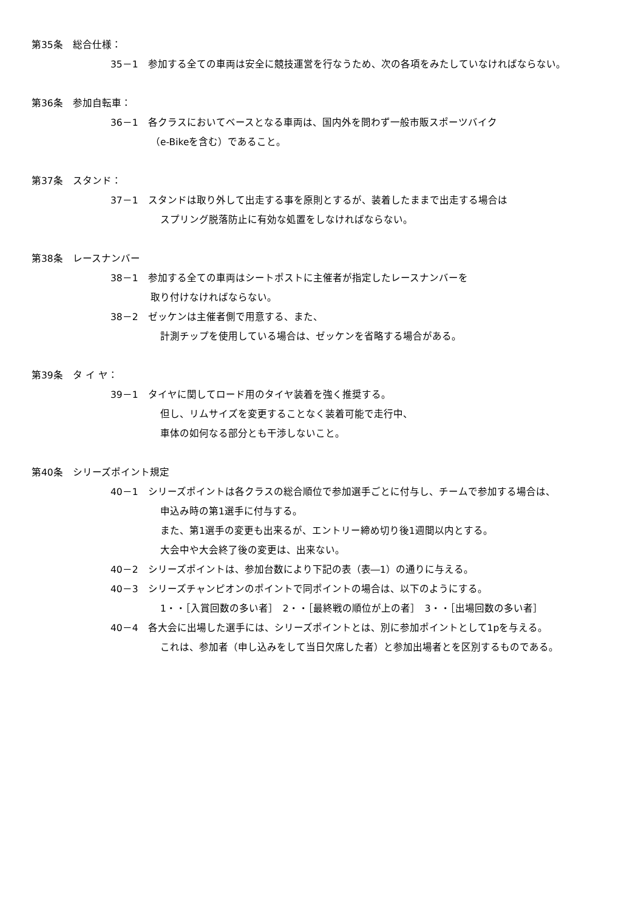第35条　総合仕様：
35－1　参加する全ての車両は安全に競技運営を行なうため、次の各項をみたしていなければならない。
第36条　参加自転車：
36－1　各クラスにおいてベースとなる車両は、国内外を問わず一般市販スポーツバイク
（e-Bikeを含む）であること。
第37条　スタンド：
37－1　スタンドは取り外して出走する事を原則とするが、装着したままで出走する場合は
　スプリング脱落防止に有効な処置をしなければならない。
第38条　レースナンバー
38－1　参加する全ての車両はシートポストに主催者が指定したレースナンバーを
取り付けなければならない。
38－2　ゼッケンは主催者側で用意する、また、
　計測チップを使用している場合は、ゼッケンを省略する場合がある。
第39条　タ イ ヤ：
39－1　タイヤに関してロード用のタイヤ装着を強く推奨する。
　但し、リムサイズを変更することなく装着可能で走行中、
　車体の如何なる部分とも干渉しないこと。
第40条　シリーズポイント規定
40－1　シリーズポイントは各クラスの総合順位で参加選手ごとに付与し、チームで参加する場合は、
　申込み時の第1選手に付与する。
　また、第1選手の変更も出来るが、エントリー締め切り後1週間以内とする。
　大会中や大会終了後の変更は、出来ない。
40－2　シリーズポイントは、参加台数により下記の表（表―1）の通りに与える。
40－3　シリーズチャンピオンのポイントで同ポイントの場合は、以下のようにする。
　1・・［入賞回数の多い者］　2・・［最終戦の順位が上の者］　3・・［出場回数の多い者］
40－4　各大会に出場した選手には、シリーズポイントとは、別に参加ポイントとして1pを与える。
　これは、参加者（申し込みをして当日欠席した者）と参加出場者とを区別するものである。